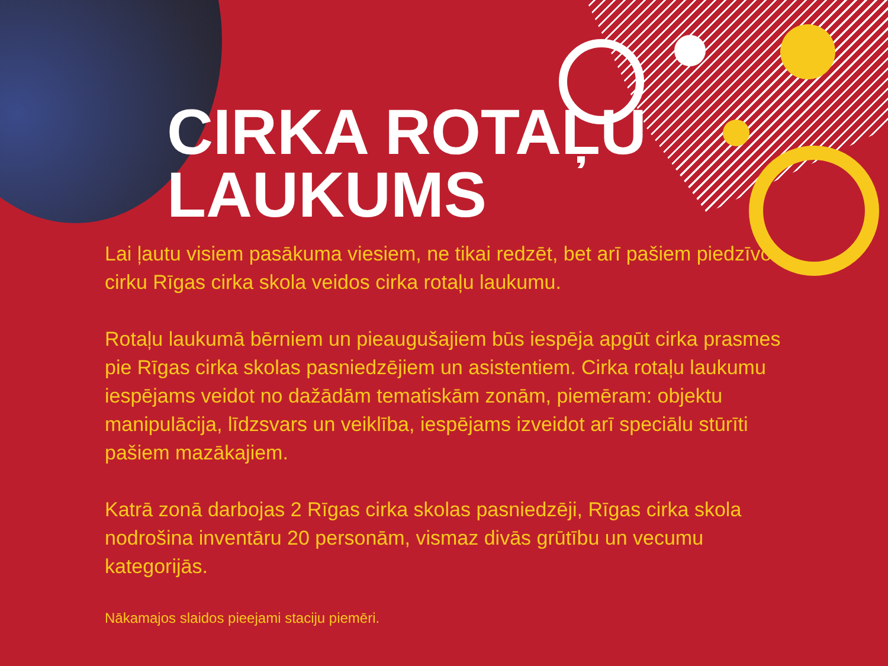CIRKA ROTAĻU
LAUKUMS
Lai ļautu visiem pasākuma viesiem, ne tikai redzēt, bet arī pašiem piedzīvot cirku Rīgas cirka skola veidos cirka rotaļu laukumu.
Rotaļu laukumā bērniem un pieaugušajiem būs iespēja apgūt cirka prasmes pie Rīgas cirka skolas pasniedzējiem un asistentiem. Cirka rotaļu laukumu iespējams veidot no dažādām tematiskām zonām, piemēram: objektu manipulācija, līdzsvars un veiklība, iespējams izveidot arī speciālu stūrīti pašiem mazākajiem.
Katrā zonā darbojas 2 Rīgas cirka skolas pasniedzēji, Rīgas cirka skola nodrošina inventāru 20 personām, vismaz divās grūtību un vecumu kategorijās.
Nākamajos slaidos pieejami staciju piemēri.